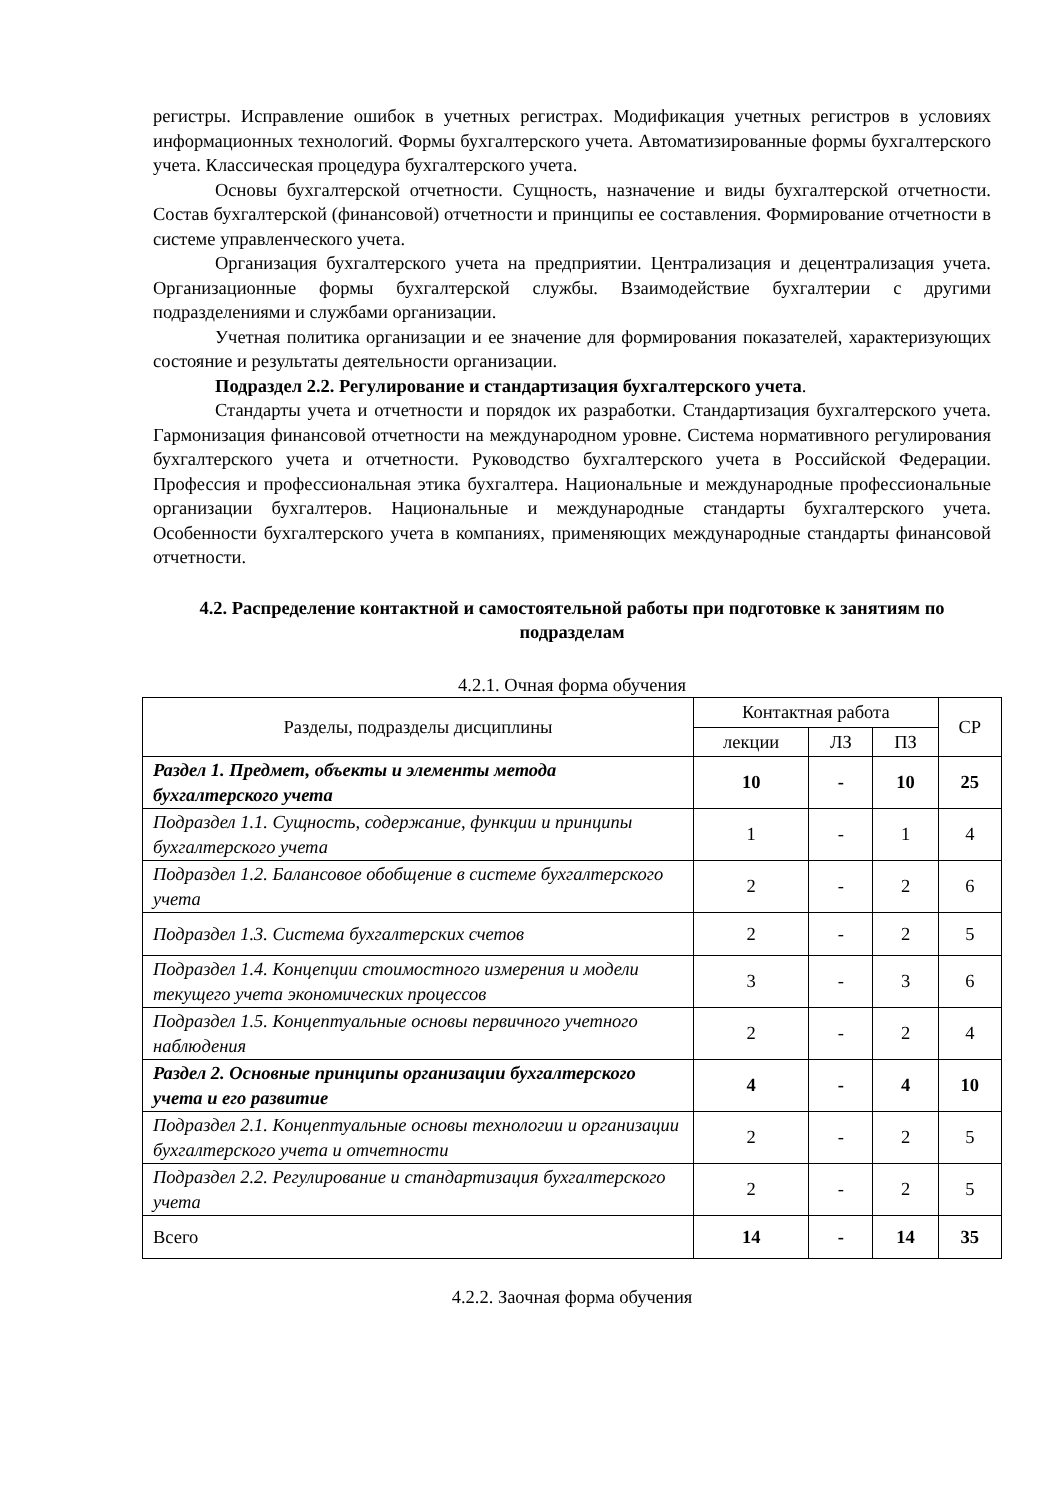регистры. Исправление ошибок в учетных регистрах. Модификация учетных регистров в условиях информационных технологий. Формы бухгалтерского учета. Автоматизированные формы бухгалтерского учета. Классическая процедура бухгалтерского учета.
Основы бухгалтерской отчетности. Сущность, назначение и виды бухгалтерской отчетности. Состав бухгалтерской (финансовой) отчетности и принципы ее составления. Формирование отчетности в системе управленческого учета.
Организация бухгалтерского учета на предприятии. Централизация и децентрализация учета. Организационные формы бухгалтерской службы. Взаимодействие бухгалтерии с другими подразделениями и службами организации.
Учетная политика организации и ее значение для формирования показателей, характеризующих состояние и результаты деятельности организации.
Подраздел 2.2. Регулирование и стандартизация бухгалтерского учета.
Стандарты учета и отчетности и порядок их разработки. Стандартизация бухгалтерского учета. Гармонизация финансовой отчетности на международном уровне. Система нормативного регулирования бухгалтерского учета и отчетности. Руководство бухгалтерского учета в Российской Федерации. Профессия и профессиональная этика бухгалтера. Национальные и международные профессиональные организации бухгалтеров. Национальные и международные стандарты бухгалтерского учета. Особенности бухгалтерского учета в компаниях, применяющих международные стандарты финансовой отчетности.
4.2. Распределение контактной и самостоятельной работы при подготовке к занятиям по подразделам
4.2.1. Очная форма обучения
| Разделы, подразделы дисциплины | Контактная работа | | | СР |
| --- | --- | --- | --- | --- |
| | лекции | ЛЗ | ПЗ | |
| Раздел 1. Предмет, объекты и элементы метода бухгалтерского учета | 10 | - | 10 | 25 |
| Подраздел 1.1. Сущность, содержание, функции и принципы бухгалтерского учета | 1 | - | 1 | 4 |
| Подраздел 1.2. Балансовое обобщение в системе бухгалтерского учета | 2 | - | 2 | 6 |
| Подраздел 1.3. Система бухгалтерских счетов | 2 | - | 2 | 5 |
| Подраздел 1.4. Концепции стоимостного измерения и модели текущего учета экономических процессов | 3 | - | 3 | 6 |
| Подраздел 1.5. Концептуальные основы первичного учетного наблюдения | 2 | - | 2 | 4 |
| Раздел 2. Основные принципы организации бухгалтерского учета и его развитие | 4 | - | 4 | 10 |
| Подраздел 2.1. Концептуальные основы технологии и организации бухгалтерского учета и отчетности | 2 | - | 2 | 5 |
| Подраздел 2.2. Регулирование и стандартизация бухгалтерского учета | 2 | - | 2 | 5 |
| Всего | 14 | - | 14 | 35 |
4.2.2. Заочная форма обучения